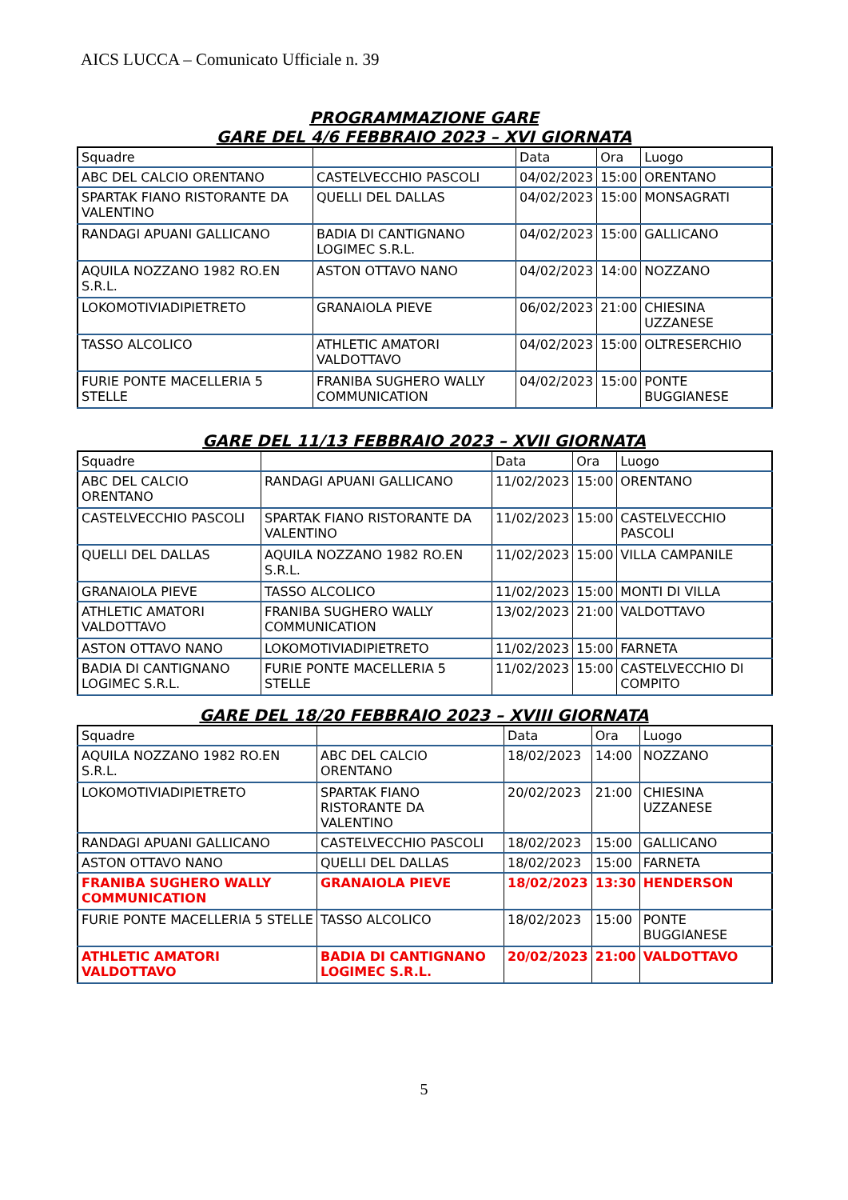AICS LUCCA – Comunicato Ufficiale n. 39
PROGRAMMAZIONE GARE
GARE DEL 4/6 FEBBRAIO 2023 – XVI GIORNATA
| Squadre | | Data | Ora | Luogo |
| ABC DEL CALCIO ORENTANO | CASTELVECCHIO PASCOLI | 04/02/2023 | 15:00 | ORENTANO |
| SPARTAK FIANO RISTORANTE DA VALENTINO | QUELLI DEL DALLAS | 04/02/2023 | 15:00 | MONSAGRATI |
| RANDAGI APUANI GALLICANO | BADIA DI CANTIGNANO LOGIMEC S.R.L. | 04/02/2023 | 15:00 | GALLICANO |
| AQUILA NOZZANO 1982 RO.EN S.R.L. | ASTON OTTAVO NANO | 04/02/2023 | 14:00 | NOZZANO |
| LOKOMOTIVIADIPIETRETO | GRANAIOLA PIEVE | 06/02/2023 | 21:00 | CHIESINA UZZANESE |
| TASSO ALCOLICO | ATHLETIC AMATORI VALDOTTAVO | 04/02/2023 | 15:00 | OLTRESERCHIO |
| FURIE PONTE MACELLERIA 5 STELLE | FRANIBA SUGHERO WALLY COMMUNICATION | 04/02/2023 | 15:00 | PONTE BUGGIANESE |
GARE DEL 11/13 FEBBRAIO 2023 – XVII GIORNATA
| Squadre | | Data | Ora | Luogo |
| ABC DEL CALCIO ORENTANO | RANDAGI APUANI GALLICANO | 11/02/2023 | 15:00 | ORENTANO |
| CASTELVECCHIO PASCOLI | SPARTAK FIANO RISTORANTE DA VALENTINO | 11/02/2023 | 15:00 | CASTELVECCHIO PASCOLI |
| QUELLI DEL DALLAS | AQUILA NOZZANO 1982 RO.EN S.R.L. | 11/02/2023 | 15:00 | VILLA CAMPANILE |
| GRANAIOLA PIEVE | TASSO ALCOLICO | 11/02/2023 | 15:00 | MONTI DI VILLA |
| ATHLETIC AMATORI VALDOTTAVO | FRANIBA SUGHERO WALLY COMMUNICATION | 13/02/2023 | 21:00 | VALDOTTAVO |
| ASTON OTTAVO NANO | LOKOMOTIVIADIPIETRETO | 11/02/2023 | 15:00 | FARNETA |
| BADIA DI CANTIGNANO LOGIMEC S.R.L. | FURIE PONTE MACELLERIA 5 STELLE | 11/02/2023 | 15:00 | CASTELVECCHIO DI COMPITO |
GARE DEL 18/20 FEBBRAIO 2023 – XVIII GIORNATA
| Squadre | | Data | Ora | Luogo |
| AQUILA NOZZANO 1982 RO.EN S.R.L. | ABC DEL CALCIO ORENTANO | 18/02/2023 | 14:00 | NOZZANO |
| LOKOMOTIVIADIPIETRETO | SPARTAK FIANO RISTORANTE DA VALENTINO | 20/02/2023 | 21:00 | CHIESINA UZZANESE |
| RANDAGI APUANI GALLICANO | CASTELVECCHIO PASCOLI | 18/02/2023 | 15:00 | GALLICANO |
| ASTON OTTAVO NANO | QUELLI DEL DALLAS | 18/02/2023 | 15:00 | FARNETA |
| FRANIBA SUGHERO WALLY COMMUNICATION | GRANAIOLA PIEVE | 18/02/2023 | 13:30 | HENDERSON |
| FURIE PONTE MACELLERIA 5 STELLE | TASSO ALCOLICO | 18/02/2023 | 15:00 | PONTE BUGGIANESE |
| ATHLETIC AMATORI VALDOTTAVO | BADIA DI CANTIGNANO LOGIMEC S.R.L. | 20/02/2023 | 21:00 | VALDOTTAVO |
5